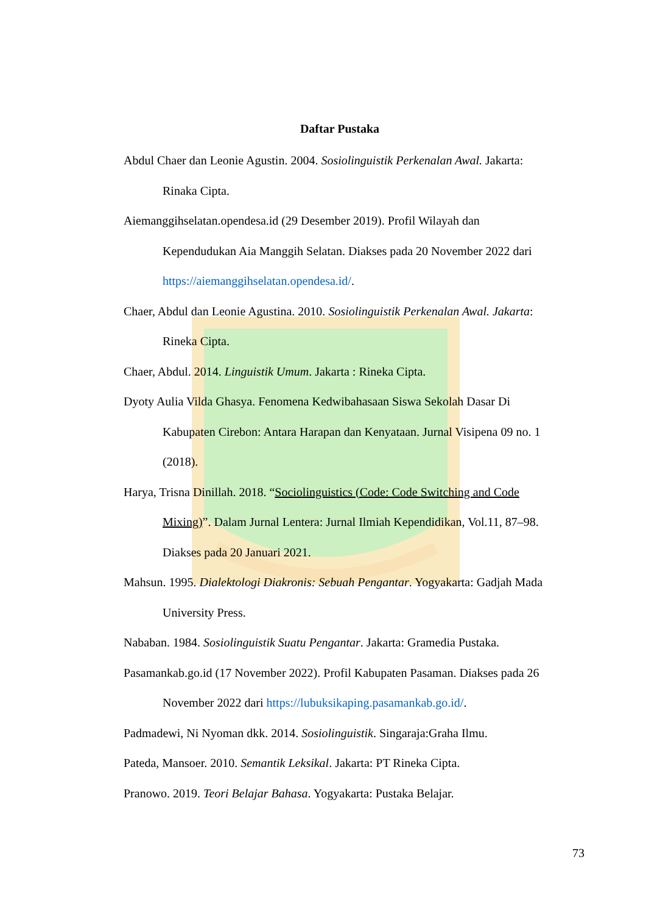Daftar Pustaka
Abdul Chaer dan Leonie Agustin. 2004. Sosiolinguistik Perkenalan Awal. Jakarta: Rinaka Cipta.
Aiemanggihselatan.opendesa.id (29 Desember 2019). Profil Wilayah dan Kependudukan Aia Manggih Selatan. Diakses pada 20 November 2022 dari https://aiemanggihselatan.opendesa.id/.
Chaer, Abdul dan Leonie Agustina. 2010. Sosiolinguistik Perkenalan Awal. Jakarta: Rineka Cipta.
Chaer, Abdul. 2014. Linguistik Umum. Jakarta : Rineka Cipta.
Dyoty Aulia Vilda Ghasya. Fenomena Kedwibahasaan Siswa Sekolah Dasar Di Kabupaten Cirebon: Antara Harapan dan Kenyataan. Jurnal Visipena 09 no. 1 (2018).
Harya, Trisna Dinillah. 2018. “Sociolinguistics (Code: Code Switching and Code Mixing)”. Dalam Jurnal Lentera: Jurnal Ilmiah Kependidikan, Vol.11, 87–98. Diakses pada 20 Januari 2021.
Mahsun. 1995. Dialektologi Diakronis: Sebuah Pengantar. Yogyakarta: Gadjah Mada University Press.
Nababan. 1984. Sosiolinguistik Suatu Pengantar. Jakarta: Gramedia Pustaka.
Pasamankab.go.id (17 November 2022). Profil Kabupaten Pasaman. Diakses pada 26 November 2022 dari https://lubuksikaping.pasamankab.go.id/.
Padmadewi, Ni Nyoman dkk. 2014. Sosiolinguistik. Singaraja:Graha Ilmu.
Pateda, Mansoer. 2010. Semantik Leksikal. Jakarta: PT Rineka Cipta.
Pranowo. 2019. Teori Belajar Bahasa. Yogyakarta: Pustaka Belajar.
73